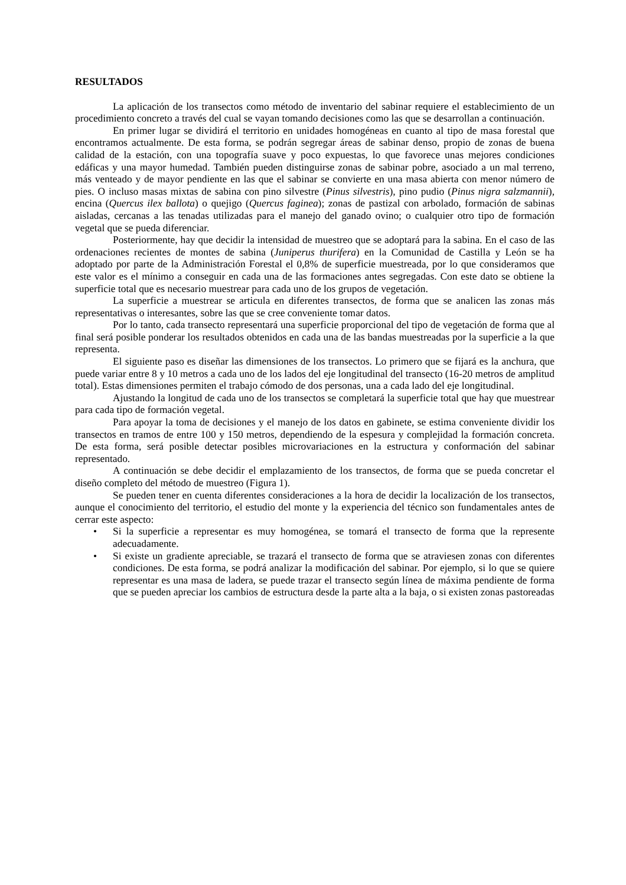RESULTADOS
La aplicación de los transectos como método de inventario del sabinar requiere el establecimiento de un procedimiento concreto a través del cual se vayan tomando decisiones como las que se desarrollan a continuación.
En primer lugar se dividirá el territorio en unidades homogéneas en cuanto al tipo de masa forestal que encontramos actualmente. De esta forma, se podrán segregar áreas de sabinar denso, propio de zonas de buena calidad de la estación, con una topografía suave y poco expuestas, lo que favorece unas mejores condiciones edáficas y una mayor humedad. También pueden distinguirse zonas de sabinar pobre, asociado a un mal terreno, más venteado y de mayor pendiente en las que el sabinar se convierte en una masa abierta con menor número de pies. O incluso masas mixtas de sabina con pino silvestre (Pinus silvestris), pino pudio (Pinus nigra salzmannii), encina (Quercus ilex ballota) o quejigo (Quercus faginea); zonas de pastizal con arbolado, formación de sabinas aisladas, cercanas a las tenadas utilizadas para el manejo del ganado ovino; o cualquier otro tipo de formación vegetal que se pueda diferenciar.
Posteriormente, hay que decidir la intensidad de muestreo que se adoptará para la sabina. En el caso de las ordenaciones recientes de montes de sabina (Juniperus thurifera) en la Comunidad de Castilla y León se ha adoptado por parte de la Administración Forestal el 0,8% de superficie muestreada, por lo que consideramos que este valor es el mínimo a conseguir en cada una de las formaciones antes segregadas. Con este dato se obtiene la superficie total que es necesario muestrear para cada uno de los grupos de vegetación.
La superficie a muestrear se articula en diferentes transectos, de forma que se analicen las zonas más representativas o interesantes, sobre las que se cree conveniente tomar datos.
Por lo tanto, cada transecto representará una superficie proporcional del tipo de vegetación de forma que al final será posible ponderar los resultados obtenidos en cada una de las bandas muestreadas por la superficie a la que representa.
El siguiente paso es diseñar las dimensiones de los transectos. Lo primero que se fijará es la anchura, que puede variar entre 8 y 10 metros a cada uno de los lados del eje longitudinal del transecto (16-20 metros de amplitud total). Estas dimensiones permiten el trabajo cómodo de dos personas, una a cada lado del eje longitudinal.
Ajustando la longitud de cada uno de los transectos se completará la superficie total que hay que muestrear para cada tipo de formación vegetal.
Para apoyar la toma de decisiones y el manejo de los datos en gabinete, se estima conveniente dividir los transectos en tramos de entre 100 y 150 metros, dependiendo de la espesura y complejidad la formación concreta. De esta forma, será posible detectar posibles microvariaciones en la estructura y conformación del sabinar representado.
A continuación se debe decidir el emplazamiento de los transectos, de forma que se pueda concretar el diseño completo del método de muestreo (Figura 1).
Se pueden tener en cuenta diferentes consideraciones a la hora de decidir la localización de los transectos, aunque el conocimiento del territorio, el estudio del monte y la experiencia del técnico son fundamentales antes de cerrar este aspecto:
• Si la superficie a representar es muy homogénea, se tomará el transecto de forma que la represente adecuadamente.
• Si existe un gradiente apreciable, se trazará el transecto de forma que se atraviesen zonas con diferentes condiciones. De esta forma, se podrá analizar la modificación del sabinar. Por ejemplo, si lo que se quiere representar es una masa de ladera, se puede trazar el transecto según línea de máxima pendiente de forma que se pueden apreciar los cambios de estructura desde la parte alta a la baja, o si existen zonas pastoreadas